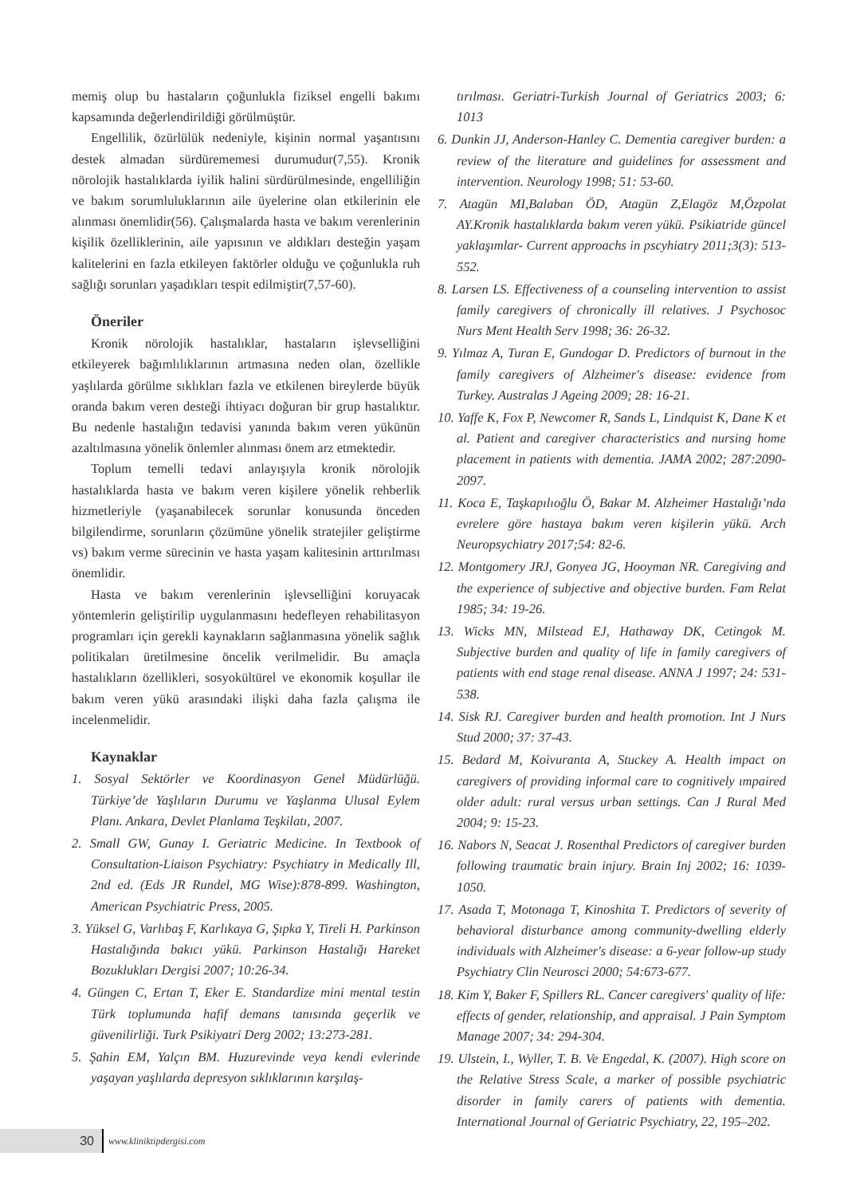memiş olup bu hastaların çoğunlukla fiziksel engelli bakımı kapsamında değerlendirildiği görülmüştür.
Engellilik, özürlülük nedeniyle, kişinin normal yaşantısını destek almadan sürdürememesi durumudur(7,55). Kronik nörolojik hastalıklarda iyilik halini sürdürülmesinde, engelliliğin ve bakım sorumluluklarının aile üyelerine olan etkilerinin ele alınması önemlidir(56). Çalışmalarda hasta ve bakım verenlerinin kişilik özelliklerinin, aile yapısının ve aldıkları desteğin yaşam kalitelerini en fazla etkileyen faktörler olduğu ve çoğunlukla ruh sağlığı sorunları yaşadıkları tespit edilmiştir(7,57-60).
Öneriler
Kronik nörolojik hastalıklar, hastaların işlevselliğini etkileyerek bağımlılıklarının artmasına neden olan, özellikle yaşlılarda görülme sıklıkları fazla ve etkilenen bireylerde büyük oranda bakım veren desteği ihtiyacı doğuran bir grup hastalıktır. Bu nedenle hastalığın tedavisi yanında bakım veren yükünün azaltılmasına yönelik önlemler alınması önem arz etmektedir.
Toplum temelli tedavi anlayışıyla kronik nörolojik hastalıklarda hasta ve bakım veren kişilere yönelik rehberlik hizmetleriyle (yaşanabilecek sorunlar konusunda önceden bilgilendirme, sorunların çözümüne yönelik stratejiler geliştirme vs) bakım verme sürecinin ve hasta yaşam kalitesinin arttırılması önemlidir.
Hasta ve bakım verenlerinin işlevselliğini koruyacak yöntemlerin geliştirilip uygulanmasını hedefleyen rehabilitasyon programları için gerekli kaynakların sağlanmasına yönelik sağlık politikaları üretilmesine öncelik verilmelidir. Bu amaçla hastalıkların özellikleri, sosyokültürel ve ekonomik koşullar ile bakım veren yükü arasındaki ilişki daha fazla çalışma ile incelenmelidir.
Kaynaklar
1. Sosyal Sektörler ve Koordinasyon Genel Müdürlüğü. Türkiye’de Yaşlıların Durumu ve Yaşlanma Ulusal Eylem Planı. Ankara, Devlet Planlama Teşkilatı, 2007.
2. Small GW, Gunay I. Geriatric Medicine. In Textbook of Consultation-Liaison Psychiatry: Psychiatry in Medically Ill, 2nd ed. (Eds JR Rundel, MG Wise):878-899. Washington, American Psychiatric Press, 2005.
3. Yüksel G, Varlıbaş F, Karlıkaya G, Şıpka Y, Tireli H. Parkinson Hastalığında bakıcı yükü. Parkinson Hastalığı Hareket Bozuklukları Dergisi 2007; 10:26-34.
4. Güngen C, Ertan T, Eker E. Standardize mini mental testin Türk toplumunda hafif demans tanısında geçerlik ve güvenilirliği. Turk Psikiyatri Derg 2002; 13:273-281.
5. Şahin EM, Yalçın BM. Huzurevinde veya kendi evlerinde yaşayan yaşlılarda depresyon sıklıklarının karşılaş-
tırılması. Geriatri-Turkish Journal of Geriatrics 2003; 6: 1013
6. Dunkin JJ, Anderson-Hanley C. Dementia caregiver burden: a review of the literature and guidelines for assessment and intervention. Neurology 1998; 51: 53-60.
7. Atagün MI,Balaban ÖD, Atagün Z,Elagöz M,Özpolat AY.Kronik hastalıklarda bakım veren yükü. Psikiatride güncel yaklaşımlar- Current approachs in pscyhiatry 2011;3(3): 513-552.
8. Larsen LS. Effectiveness of a counseling intervention to assist family caregivers of chronically ill relatives. J Psychosoc Nurs Ment Health Serv 1998; 36: 26-32.
9. Yılmaz A, Turan E, Gundogar D. Predictors of burnout in the family caregivers of Alzheimer's disease: evidence from Turkey. Australas J Ageing 2009; 28: 16-21.
10. Yaffe K, Fox P, Newcomer R, Sands L, Lindquist K, Dane K et al. Patient and caregiver characteristics and nursing home placement in patients with dementia. JAMA 2002; 287:2090-2097.
11. Koca E, Taşkapılıoğlu Ö, Bakar M. Alzheimer Hastalığı’nda evrelere göre hastaya bakım veren kişilerin yükü. Arch Neuropsychiatry 2017;54: 82-6.
12. Montgomery JRJ, Gonyea JG, Hooyman NR. Caregiving and the experience of subjective and objective burden. Fam Relat 1985; 34: 19-26.
13. Wicks MN, Milstead EJ, Hathaway DK, Cetingok M. Subjective burden and quality of life in family caregivers of patients with end stage renal disease. ANNA J 1997; 24: 531-538.
14. Sisk RJ. Caregiver burden and health promotion. Int J Nurs Stud 2000; 37: 37-43.
15. Bedard M, Koivuranta A, Stuckey A. Health impact on caregivers of providing informal care to cognitively ımpaired older adult: rural versus urban settings. Can J Rural Med 2004; 9: 15-23.
16. Nabors N, Seacat J. Rosenthal Predictors of caregiver burden following traumatic brain injury. Brain Inj 2002; 16: 1039-1050.
17. Asada T, Motonaga T, Kinoshita T. Predictors of severity of behavioral disturbance among community-dwelling elderly individuals with Alzheimer's disease: a 6-year follow-up study Psychiatry Clin Neurosci 2000; 54:673-677.
18. Kim Y, Baker F, Spillers RL. Cancer caregivers' quality of life: effects of gender, relationship, and appraisal. J Pain Symptom Manage 2007; 34: 294-304.
19. Ulstein, I., Wyller, T. B. Ve Engedal, K. (2007). High score on the Relative Stress Scale, a marker of possible psychiatric disorder in family carers of patients with dementia. International Journal of Geriatric Psychiatry, 22, 195–202.
30
www.kliniktipdergisi.com